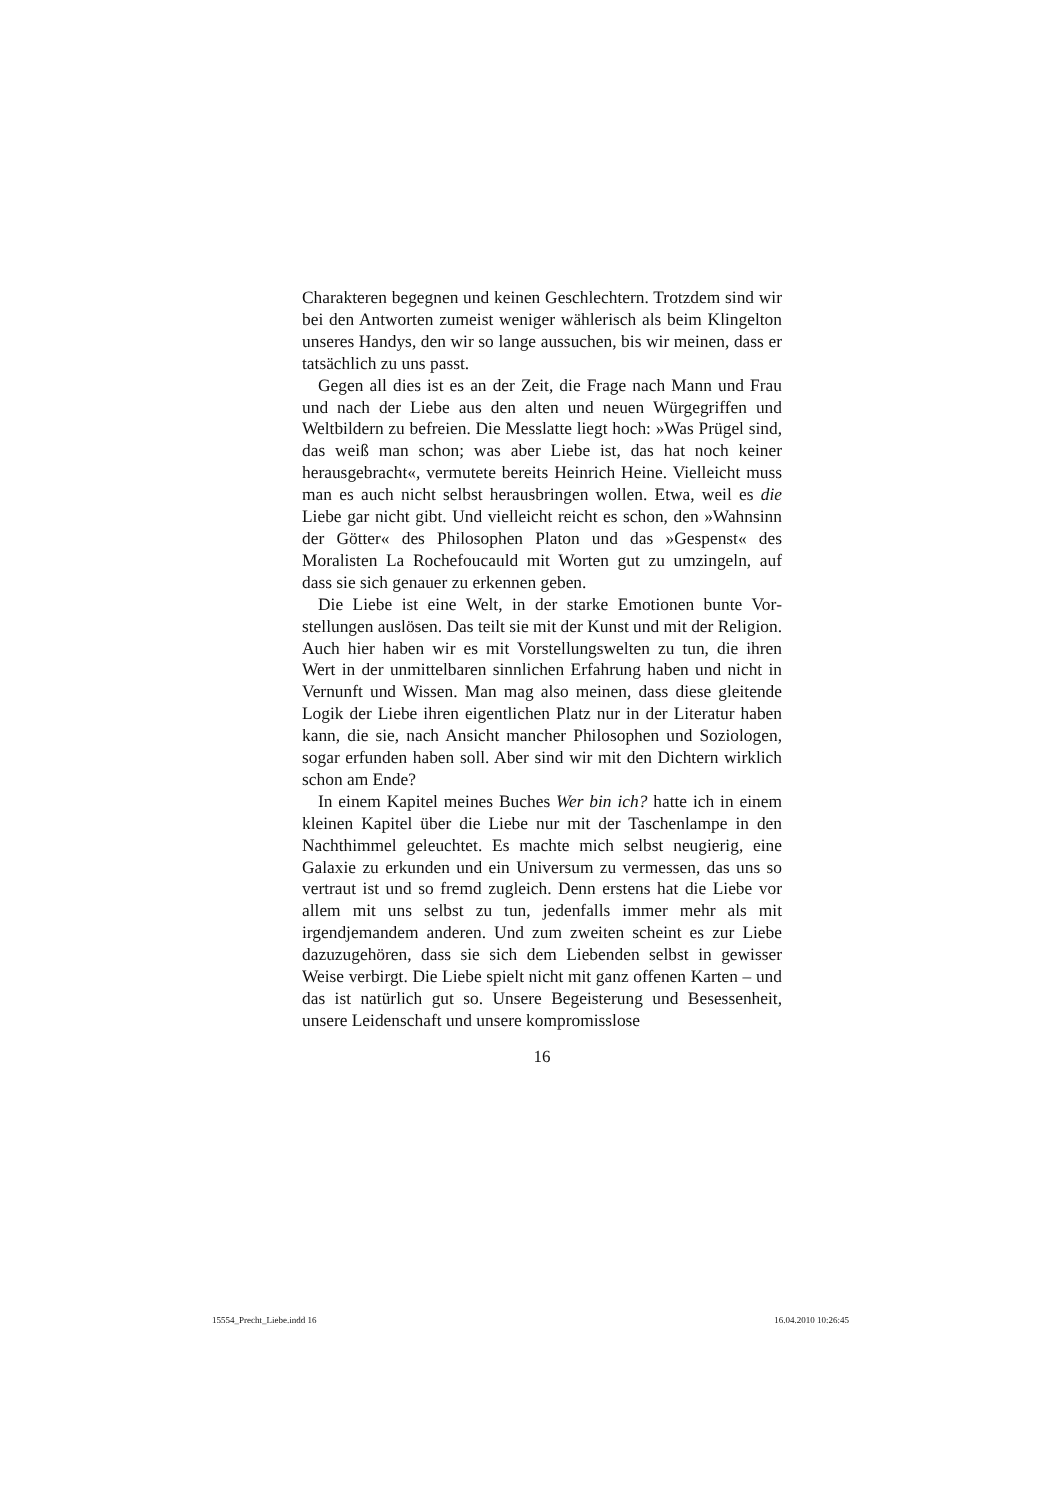Charakteren begegnen und keinen Geschlechtern. Trotzdem sind wir bei den Antworten zumeist weniger wählerisch als beim Klingelton unseres Handys, den wir so lange aussuchen, bis wir meinen, dass er tatsächlich zu uns passt.
Gegen all dies ist es an der Zeit, die Frage nach Mann und Frau und nach der Liebe aus den alten und neuen Würgegrif­fen und Weltbildern zu befreien. Die Messlatte liegt hoch: »Was Prügel sind, das weiß man schon; was aber Liebe ist, das hat noch keiner herausgebracht«, vermutete bereits Heinrich Heine. Vielleicht muss man es auch nicht selbst herausbringen wollen. Etwa, weil es die Liebe gar nicht gibt. Und vielleicht reicht es schon, den »Wahnsinn der Götter« des Philosophen Platon und das »Gespenst« des Moralisten La Rochefoucauld mit Worten gut zu umzingeln, auf dass sie sich genauer zu erkennen geben.
Die Liebe ist eine Welt, in der starke Emotionen bunte Vor­stellungen auslösen. Das teilt sie mit der Kunst und mit der Re­ligion. Auch hier haben wir es mit Vorstellungswelten zu tun, die ihren Wert in der unmittelbaren sinnlichen Erfahrung haben und nicht in Vernunft und Wissen. Man mag also meinen, dass diese gleitende Logik der Liebe ihren eigentlichen Platz nur in der Literatur haben kann, die sie, nach Ansicht mancher Philo­sophen und Soziologen, sogar erfunden haben soll. Aber sind wir mit den Dichtern wirklich schon am Ende?
In einem Kapitel meines Buches Wer bin ich? hatte ich in ei­nem kleinen Kapitel über die Liebe nur mit der Taschenlampe in den Nachthimmel geleuchtet. Es machte mich selbst neugie­rig, eine Galaxie zu erkunden und ein Universum zu vermessen, das uns so vertraut ist und so fremd zugleich. Denn erstens hat die Liebe vor allem mit uns selbst zu tun, jedenfalls immer mehr als mit irgendjemandem anderen. Und zum zweiten scheint es zur Liebe dazuzugehören, dass sie sich dem Liebenden selbst in gewisser Weise verbirgt. Die Liebe spielt nicht mit ganz offenen Karten – und das ist natürlich gut so. Unsere Begeisterung und Besessenheit, unsere Leidenschaft und unsere kompromisslose
16
15554_Precht_Liebe.indd 16 16.04.2010 10:26:45